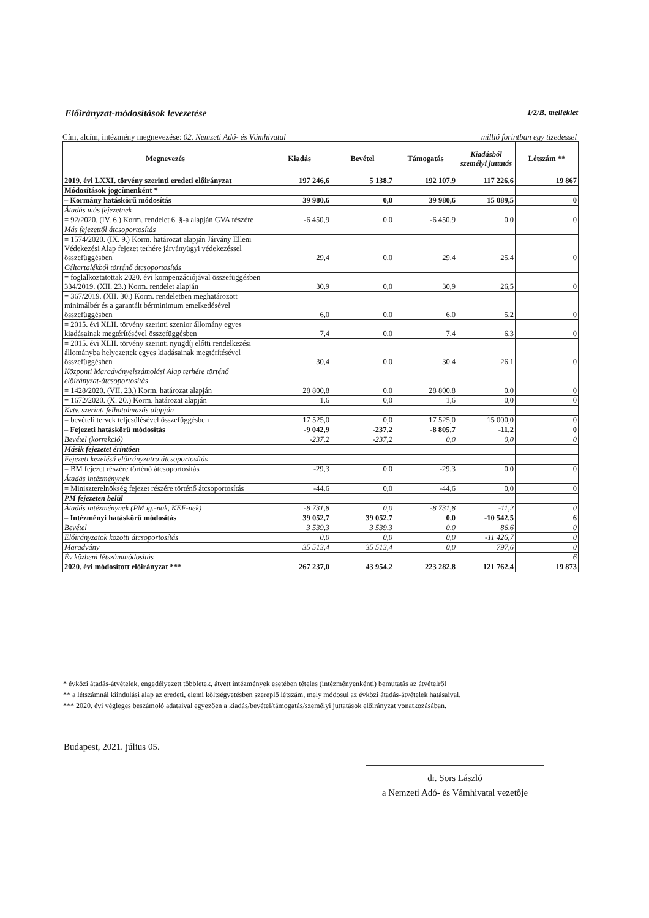Előirányzat-módosítások levezetése I/2/B. melléklet
Cím, alcím, intézmény megnevezése: 02. Nemzeti Adó- és Vámhivatal millió forintban egy tizedessel
| Megnevezés | Kiadás | Bevétel | Támogatás | Kiadásból személyi juttatás | Létszám ** |
| --- | --- | --- | --- | --- | --- |
| 2019. évi LXXI. törvény szerinti eredeti előirányzat | 197 246,6 | 5 138,7 | 192 107,9 | 117 226,6 | 19 867 |
| Módosítások jogcímenként * | | | | | |
| – Kormány hatáskörű módosítás | 39 980,6 | 0,0 | 39 980,6 | 15 089,5 | 0 |
| Átadás más fejezetnek | | | | | |
| = 92/2020. (IV. 6.) Korm. rendelet 6. §-a alapján GVA részére | -6 450,9 | 0,0 | -6 450,9 | 0,0 | 0 |
| Más fejezettől átcsoportosítás | | | | | |
| = 1574/2020. (IX. 9.) Korm. határozat alapján Járvány Elleni Védekezési Alap fejezet terhére járványügyi védekezéssel összefüggésben | 29,4 | 0,0 | 29,4 | 25,4 | 0 |
| Céltartalékból történő átcsoportosítás | | | | | |
| = foglalkoztatottak 2020. évi kompenzációjával összefüggésben 334/2019. (XII. 23.) Korm. rendelet alapján | 30,9 | 0,0 | 30,9 | 26,5 | 0 |
| = 367/2019. (XII. 30.) Korm. rendeletben meghatározott minimálbér és a garantált bérminimum emelkedésével összefüggésben | 6,0 | 0,0 | 6,0 | 5,2 | 0 |
| = 2015. évi XLII. törvény szerinti szenior állomány egyes kiadásainak megtérítésével összefüggésben | 7,4 | 0,0 | 7,4 | 6,3 | 0 |
| = 2015. évi XLII. törvény szerinti nyugdíj előtti rendelkezési állományba helyezettek egyes kiadásainak megtérítésével összefüggésben | 30,4 | 0,0 | 30,4 | 26,1 | 0 |
| Központi Maradványelszámolási Alap terhére történő előirányzat-átcsoportosítás | | | | | |
| = 1428/2020. (VII. 23.) Korm. határozat alapján | 28 800,8 | 0,0 | 28 800,8 | 0,0 | 0 |
| = 1672/2020. (X. 20.) Korm. határozat alapján | 1,6 | 0,0 | 1,6 | 0,0 | 0 |
| Kvtv. szerinti felhatalmazás alapján | | | | | |
| = bevételi tervek teljesülésével összefüggésben | 17 525,0 | 0,0 | 17 525,0 | 15 000,0 | 0 |
| – Fejezeti hatáskörű módosítás | -9 042,9 | -237,2 | -8 805,7 | -11,2 | 0 |
| Bevétel (korrekció) | -237,2 | -237,2 | 0,0 | 0,0 | 0 |
| Másik fejezetet érintően | | | | | |
| Fejezeti kezelésű előirányzatra átcsoportosítás | | | | | |
| = BM fejezet részére történő átcsoportosítás | -29,3 | 0,0 | -29,3 | 0,0 | 0 |
| Átadás intézménynek | | | | | |
| = Miniszterelnökség fejezet részére történő átcsoportosítás | -44,6 | 0,0 | -44,6 | 0,0 | 0 |
| PM fejezeten belül | | | | | |
| Átadás intézménynek (PM ig.-nak, KEF-nek) | -8 731,8 | 0,0 | -8 731,8 | -11,2 | 0 |
| – Intézményi hatáskörű módosítás | 39 052,7 | 39 052,7 | 0,0 | -10 542,5 | 6 |
| Bevétel | 3 539,3 | 3 539,3 | 0,0 | 86,6 | 0 |
| Előirányzatok közötti átcsoportosítás | 0,0 | 0,0 | 0,0 | -11 426,7 | 0 |
| Maradvány | 35 513,4 | 35 513,4 | 0,0 | 797,6 | 0 |
| Év közbeni létszámmódosítás | | | | | 6 |
| 2020. évi módosított előirányzat *** | 267 237,0 | 43 954,2 | 223 282,8 | 121 762,4 | 19 873 |
* évközi átadás-átvételek, engedélyezett többletek, átvett intézmények esetében tételes (intézményenkénti) bemutatás az átvételről
** a létszámnál kiindulási alap az eredeti, elemi költségvetésben szereplő létszám, mely módosul az évközi átadás-átvételek hatásaival.
*** 2020. évi végleges beszámoló adataival egyezően a kiadás/bevétel/támogatás/személyi juttatások előirányzat vonatkozásában.
Budapest, 2021. július 05.
dr. Sors László
a Nemzeti Adó- és Vámhivatal vezetője